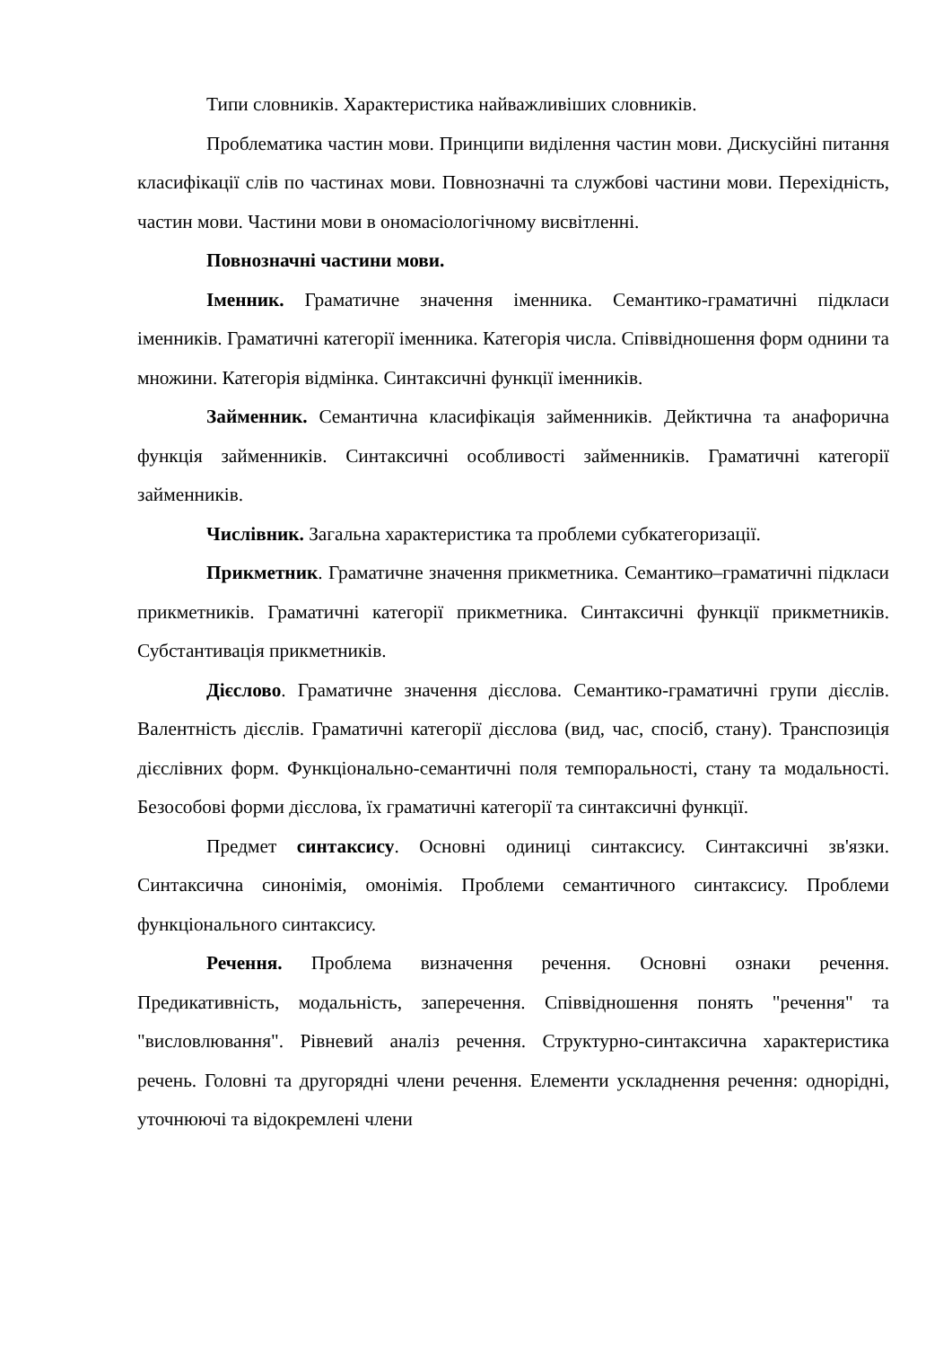Типи словників. Характеристика найважливіших словників.
Проблематика частин мови. Принципи виділення частин мови. Дискусійні питання класифікації слів по частинах мови. Повнозначні та службові частини мови. Перехідність, частин мови. Частини мови в ономасіологічному висвітленні.
Повнозначні частини мови.
Іменник. Граматичне значення іменника. Семантико-граматичні підкласи іменників. Граматичні категорії іменника. Категорія числа. Співвідношення форм однини та множини. Категорія відмінка. Синтаксичні функції іменників.
Займенник. Семантична класифікація займенників. Дейктична та анафорична функція займенників. Синтаксичні особливості займенників. Граматичні категорії займенників.
Числівник. Загальна характеристика та проблеми субкатегоризації.
Прикметник. Граматичне значення прикметника. Семантико–граматичні підкласи прикметників. Граматичні категорії прикметника. Синтаксичні функції прикметників. Субстантивація прикметників.
Дієслово. Граматичне значення дієслова. Семантико-граматичні групи дієслів. Валентність дієслів. Граматичні категорії дієслова (вид, час, спосіб, стану). Транспозиція дієслівних форм. Функціонально-семантичні поля темпоральності, стану та модальності. Безособові форми дієслова, їх граматичні категорії та синтаксичні функції.
Предмет синтаксису. Основні одиниці синтаксису. Синтаксичні зв'язки. Синтаксична синонімія, омонімія. Проблеми семантичного синтаксису. Проблеми функціонального синтаксису.
Речення. Проблема визначення речення. Основні ознаки речення. Предикативність, модальність, заперечення. Співвідношення понять "речення" та "висловлювання". Рівневий аналіз речення. Структурно-синтаксична характеристика речень. Головні та другорядні члени речення. Елементи ускладнення речення: однорідні, уточнюючі та відокремлені члени